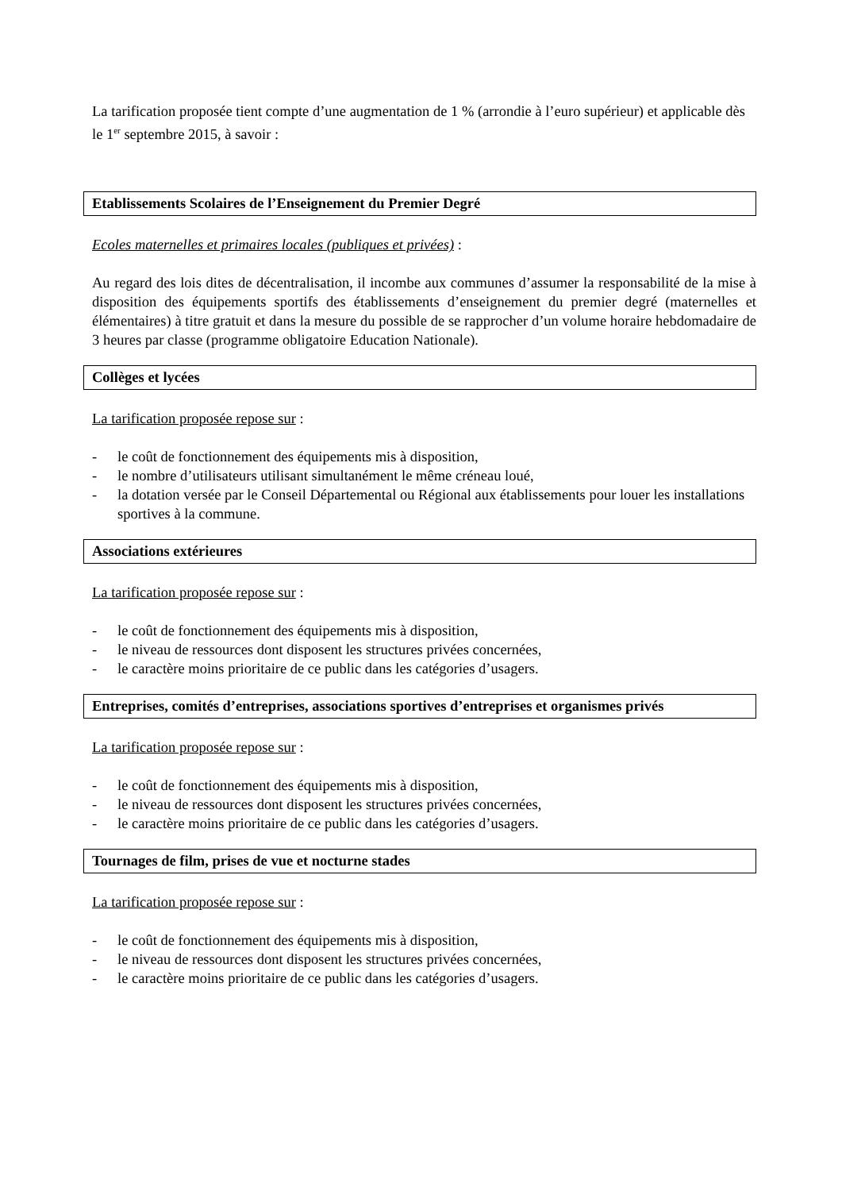La tarification proposée tient compte d’une augmentation de 1 % (arrondie à l’euro supérieur) et applicable dès le 1<sup>er</sup> septembre 2015, à savoir :
Etablissements Scolaires de l’Enseignement du Premier Degré
Ecoles maternelles et primaires locales (publiques et privées) :
Au regard des lois dites de décentralisation, il incombe aux communes d’assumer la responsabilité de la mise à disposition des équipements sportifs des établissements d’enseignement du premier degré (maternelles et élémentaires) à titre gratuit et dans la mesure du possible de se rapprocher d’un volume horaire hebdomadaire de 3 heures par classe (programme obligatoire Education Nationale).
Collèges et lycées
La tarification proposée repose sur :
- le coût de fonctionnement des équipements mis à disposition,
- le nombre d’utilisateurs utilisant simultanément le même créneau loué,
- la dotation versée par le Conseil Départemental ou Régional aux établissements pour louer les installations sportives à la commune.
Associations extérieures
La tarification proposée repose sur :
- le coût de fonctionnement des équipements mis à disposition,
- le niveau de ressources dont disposent les structures privées concernées,
- le caractère moins prioritaire de ce public dans les catégories d’usagers.
Entreprises, comités d’entreprises, associations sportives d’entreprises et organismes privés
La tarification proposée repose sur :
- le coût de fonctionnement des équipements mis à disposition,
- le niveau de ressources dont disposent les structures privées concernées,
- le caractère moins prioritaire de ce public dans les catégories d’usagers.
Tournages de film, prises de vue et nocturne stades
La tarification proposée repose sur :
- le coût de fonctionnement des équipements mis à disposition,
- le niveau de ressources dont disposent les structures privées concernées,
- le caractère moins prioritaire de ce public dans les catégories d’usagers.